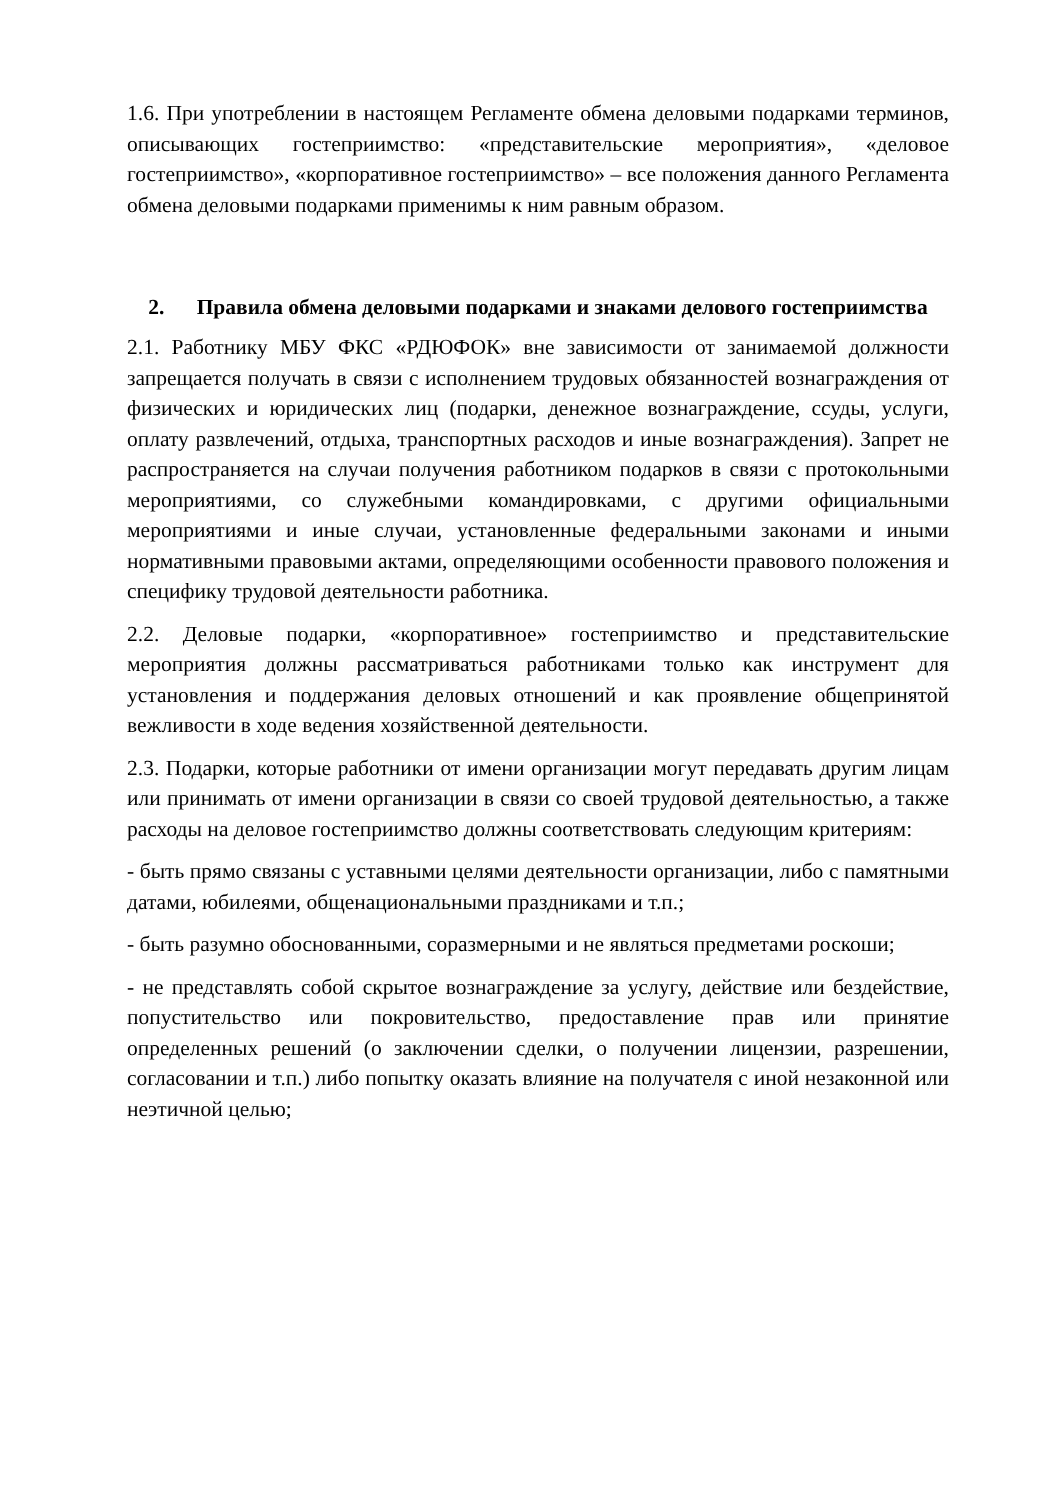1.6. При употреблении в настоящем Регламенте обмена деловыми подарками терминов, описывающих гостеприимство: «представительские мероприятия», «деловое гостеприимство», «корпоративное гостеприимство» – все положения данного Регламента обмена деловыми подарками применимы к ним равным образом.
2. Правила обмена деловыми подарками и знаками делового гостеприимства
2.1. Работнику МБУ ФКС «РДЮФОК» вне зависимости от занимаемой должности запрещается получать в связи с исполнением трудовых обязанностей вознаграждения от физических и юридических лиц (подарки, денежное вознаграждение, ссуды, услуги, оплату развлечений, отдыха, транспортных расходов и иные вознаграждения). Запрет не распространяется на случаи получения работником подарков в связи с протокольными мероприятиями, со служебными командировками, с другими официальными мероприятиями и иные случаи, установленные федеральными законами и иными нормативными правовыми актами, определяющими особенности правового положения и специфику трудовой деятельности работника.
2.2. Деловые подарки, «корпоративное» гостеприимство и представительские мероприятия должны рассматриваться работниками только как инструмент для установления и поддержания деловых отношений и как проявление общепринятой вежливости в ходе ведения хозяйственной деятельности.
2.3. Подарки, которые работники от имени организации могут передавать другим лицам или принимать от имени организации в связи со своей трудовой деятельностью, а также расходы на деловое гостеприимство должны соответствовать следующим критериям:
- быть прямо связаны с уставными целями деятельности организации, либо с памятными датами, юбилеями, общенациональными праздниками и т.п.;
- быть разумно обоснованными, соразмерными и не являться предметами роскоши;
- не представлять собой скрытое вознаграждение за услугу, действие или бездействие, попустительство или покровительство, предоставление прав или принятие определенных решений (о заключении сделки, о получении лицензии, разрешении, согласовании и т.п.) либо попытку оказать влияние на получателя с иной незаконной или неэтичной целью;